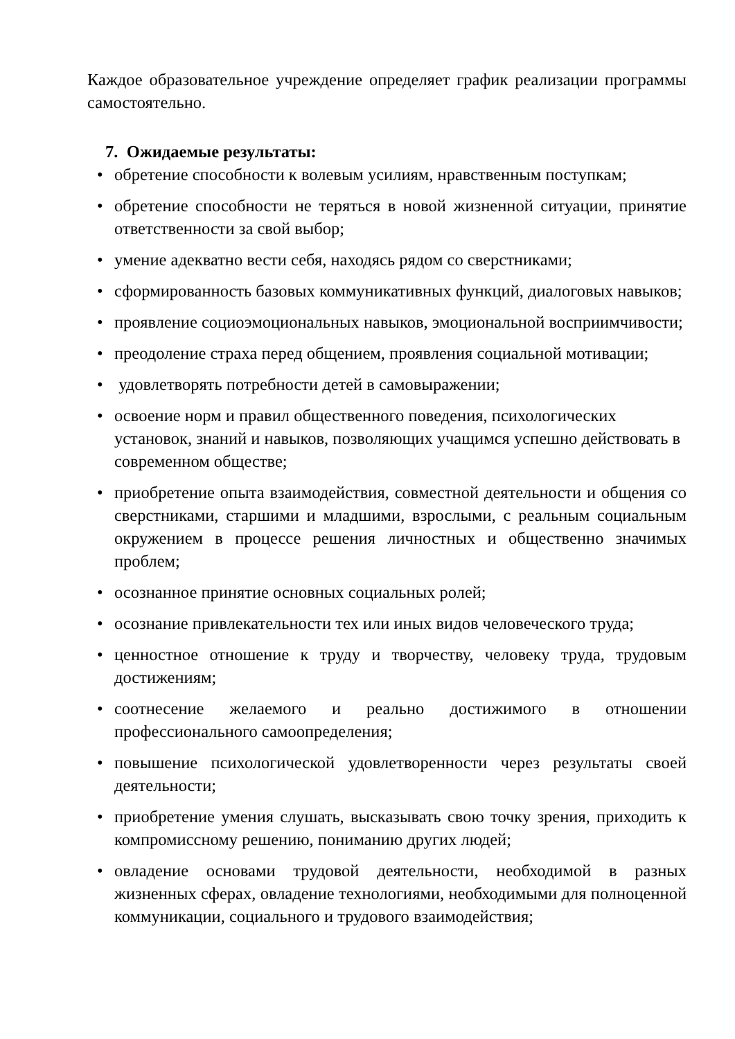Каждое образовательное учреждение определяет график реализации программы самостоятельно.
7. Ожидаемые результаты:
• обретение способности к волевым усилиям, нравственным поступкам;
• обретение способности не теряться в новой жизненной ситуации, принятие ответственности за свой выбор;
• умение адекватно вести себя, находясь рядом со сверстниками;
• сформированность базовых коммуникативных функций, диалоговых навыков;
• проявление социоэмоциональных навыков, эмоциональной восприимчивости;
• преодоление страха перед общением, проявления социальной мотивации;
• удовлетворять потребности детей в самовыражении;
• освоение норм и правил общественного поведения, психологических установок, знаний и навыков, позволяющих учащимся успешно действовать в современном обществе;
• приобретение опыта взаимодействия, совместной деятельности и общения со сверстниками, старшими и младшими, взрослыми, с реальным социальным окружением в процессе решения личностных и общественно значимых проблем;
• осознанное принятие основных социальных ролей;
• осознание привлекательности тех или иных видов человеческого труда;
• ценностное отношение к труду и творчеству, человеку труда, трудовым достижениям;
• соотнесение желаемого и реально достижимого в отношении профессионального самоопределения;
• повышение психологической удовлетворенности через результаты своей деятельности;
• приобретение умения слушать, высказывать свою точку зрения, приходить к компромиссному решению, пониманию других людей;
• овладение основами трудовой деятельности, необходимой в разных жизненных сферах, овладение технологиями, необходимыми для полноценной коммуникации, социального и трудового взаимодействия;